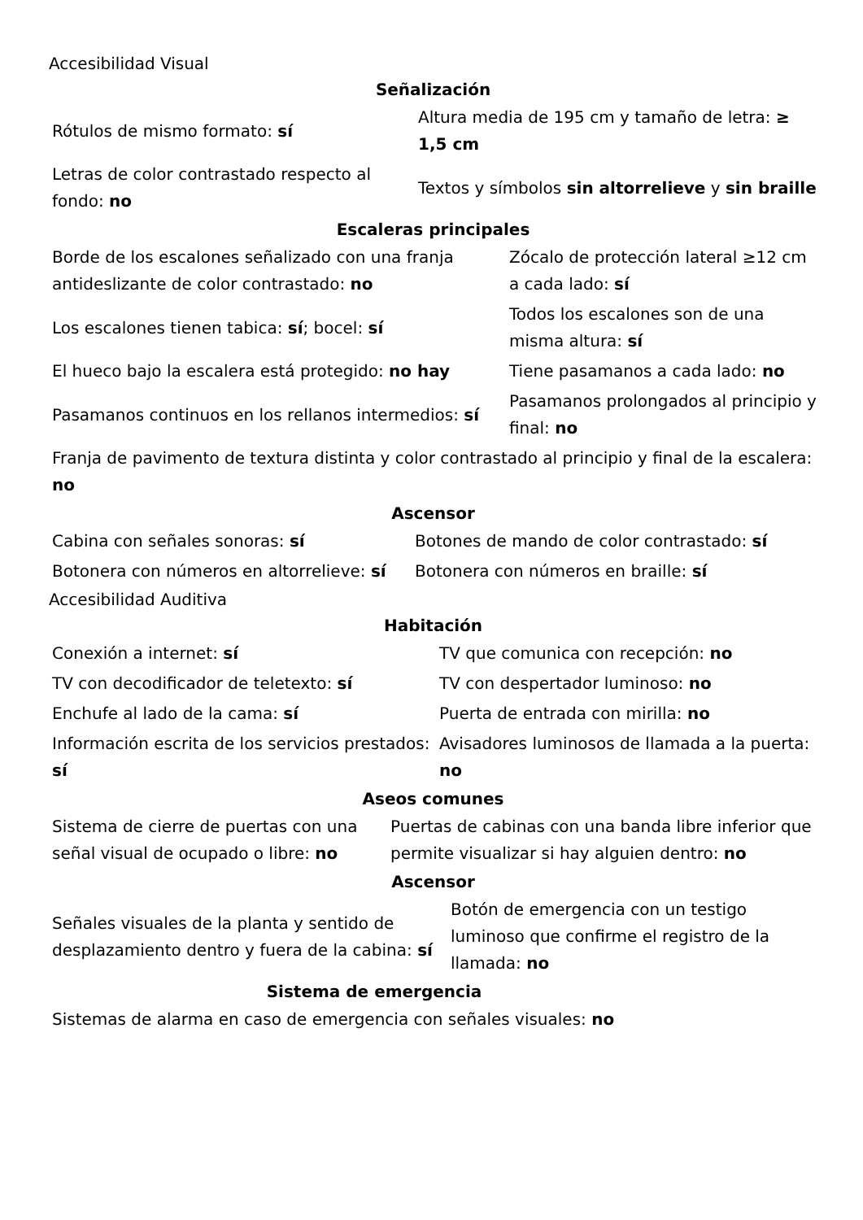Accesibilidad Visual
Señalización
| Rótulos de mismo formato: sí | Altura media de 195 cm y tamaño de letra: ≥ 1,5 cm |
| Letras de color contrastado respecto al fondo: no | Textos y símbolos sin altorrelieve y sin braille |
Escaleras principales
| Borde de los escalones señalizado con una franja antideslizante de color contrastado: no | Zócalo de protección lateral ≥12 cm a cada lado: sí |
| Los escalones tienen tabica: sí ; bocel: sí | Todos los escalones son de una misma altura: sí |
| El hueco bajo la escalera está protegido: no hay | Tiene pasamanos a cada lado: no |
| Pasamanos continuos en los rellanos intermedios: sí | Pasamanos prolongados al principio y final: no |
| Franja de pavimento de textura distinta y color contrastado al principio y final de la escalera: no | |
Ascensor
| Cabina con señales sonoras: sí | Botones de mando de color contrastado: sí |
| Botonera con números en altorrelieve: sí | Botonera con números en braille: sí |
Accesibilidad Auditiva
Habitación
| Conexión a internet: sí | TV que comunica con recepción: no |
| TV con decodificador de teletexto: sí | TV con despertador luminoso: no |
| Enchufe al lado de la cama: sí | Puerta de entrada con mirilla: no |
| Información escrita de los servicios prestados: sí | Avisadores luminosos de llamada a la puerta: no |
Aseos comunes
| Sistema de cierre de puertas con una señal visual de ocupado o libre: no | Puertas de cabinas con una banda libre inferior que permite visualizar si hay alguien dentro: no |
Ascensor
| Señales visuales de la planta y sentido de desplazamiento dentro y fuera de la cabina: sí | Botón de emergencia con un testigo luminoso que confirme el registro de la llamada: no |
Sistema de emergencia
| Sistemas de alarma en caso de emergencia con señales visuales: no |